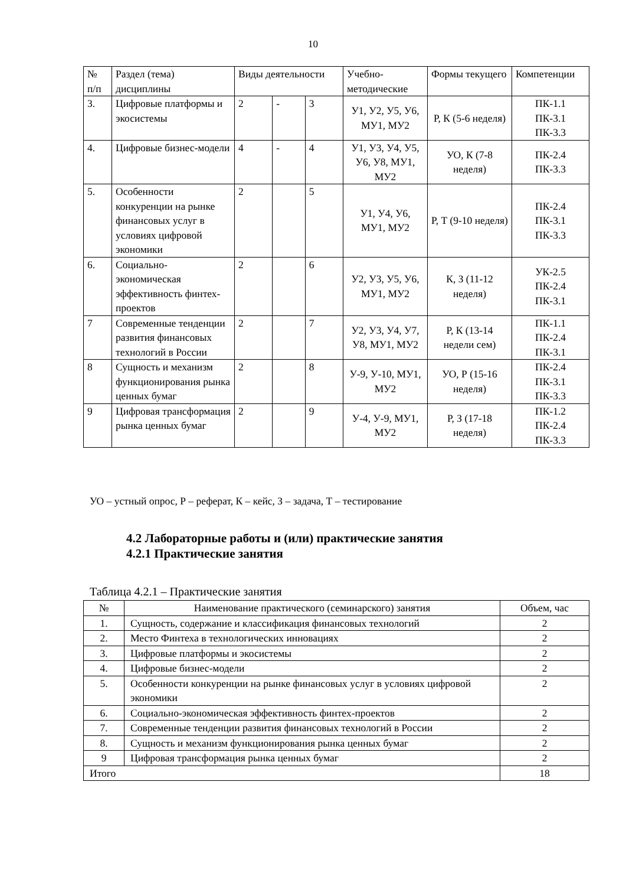10
| № п/п | Раздел (тема) дисциплины | Виды деятельности | | | Учебно-методические | Формы текущего | Компетенции |
| 3. | Цифровые платформы и экосистемы | 2 | - | 3 | У1, У2, У5, У6, МУ1, МУ2 | Р, К (5-6 неделя) | ПК-1.1 ПК-3.1 ПК-3.3 |
| 4. | Цифровые бизнес-модели | 4 | - | 4 | У1, У3, У4, У5, У6, У8, МУ1, МУ2 | УО, К (7-8 неделя) | ПК-2.4 ПК-3.3 |
| 5. | Особенности конкуренции на рынке финансовых услуг в условиях цифровой экономики | 2 | | 5 | У1, У4, У6, МУ1, МУ2 | Р, Т (9-10 неделя) | ПК-2.4 ПК-3.1 ПК-3.3 |
| 6. | Социально-экономическая эффективность финтех-проектов | 2 | | 6 | У2, У3, У5, У6, МУ1, МУ2 | К, З (11-12 неделя) | УК-2.5 ПК-2.4 ПК-3.1 |
| 7 | Современные тенденции развития финансовых технологий в России | 2 | | 7 | У2, У3, У4, У7, У8, МУ1, МУ2 | Р, К (13-14 недели сем) | ПК-1.1 ПК-2.4 ПК-3.1 |
| 8 | Сущность и механизм функционирования рынка ценных бумаг | 2 | | 8 | У-9, У-10, МУ1, МУ2 | УО, Р (15-16 неделя) | ПК-2.4 ПК-3.1 ПК-3.3 |
| 9 | Цифровая трансформация рынка ценных бумаг | 2 | | 9 | У-4, У-9, МУ1, МУ2 | Р, З (17-18 неделя) | ПК-1.2 ПК-2.4 ПК-3.3 |
УО – устный опрос, Р – реферат, К – кейс, З – задача, Т – тестирование
4.2 Лабораторные работы и (или) практические занятия
4.2.1 Практические занятия
Таблица 4.2.1 – Практические занятия
| № | Наименование практического (семинарского) занятия | Объем, час |
| 1. | Сущность, содержание и классификация финансовых технологий | 2 |
| 2. | Место Финтеха в технологических инновациях | 2 |
| 3. | Цифровые платформы и экосистемы | 2 |
| 4. | Цифровые бизнес-модели | 2 |
| 5. | Особенности конкуренции на рынке финансовых услуг в условиях цифровой экономики | 2 |
| 6. | Социально-экономическая эффективность финтех-проектов | 2 |
| 7. | Современные тенденции развития финансовых технологий в России | 2 |
| 8. | Сущность и механизм функционирования рынка ценных бумаг | 2 |
| 9 | Цифровая трансформация рынка ценных бумаг | 2 |
| Итого | | 18 |